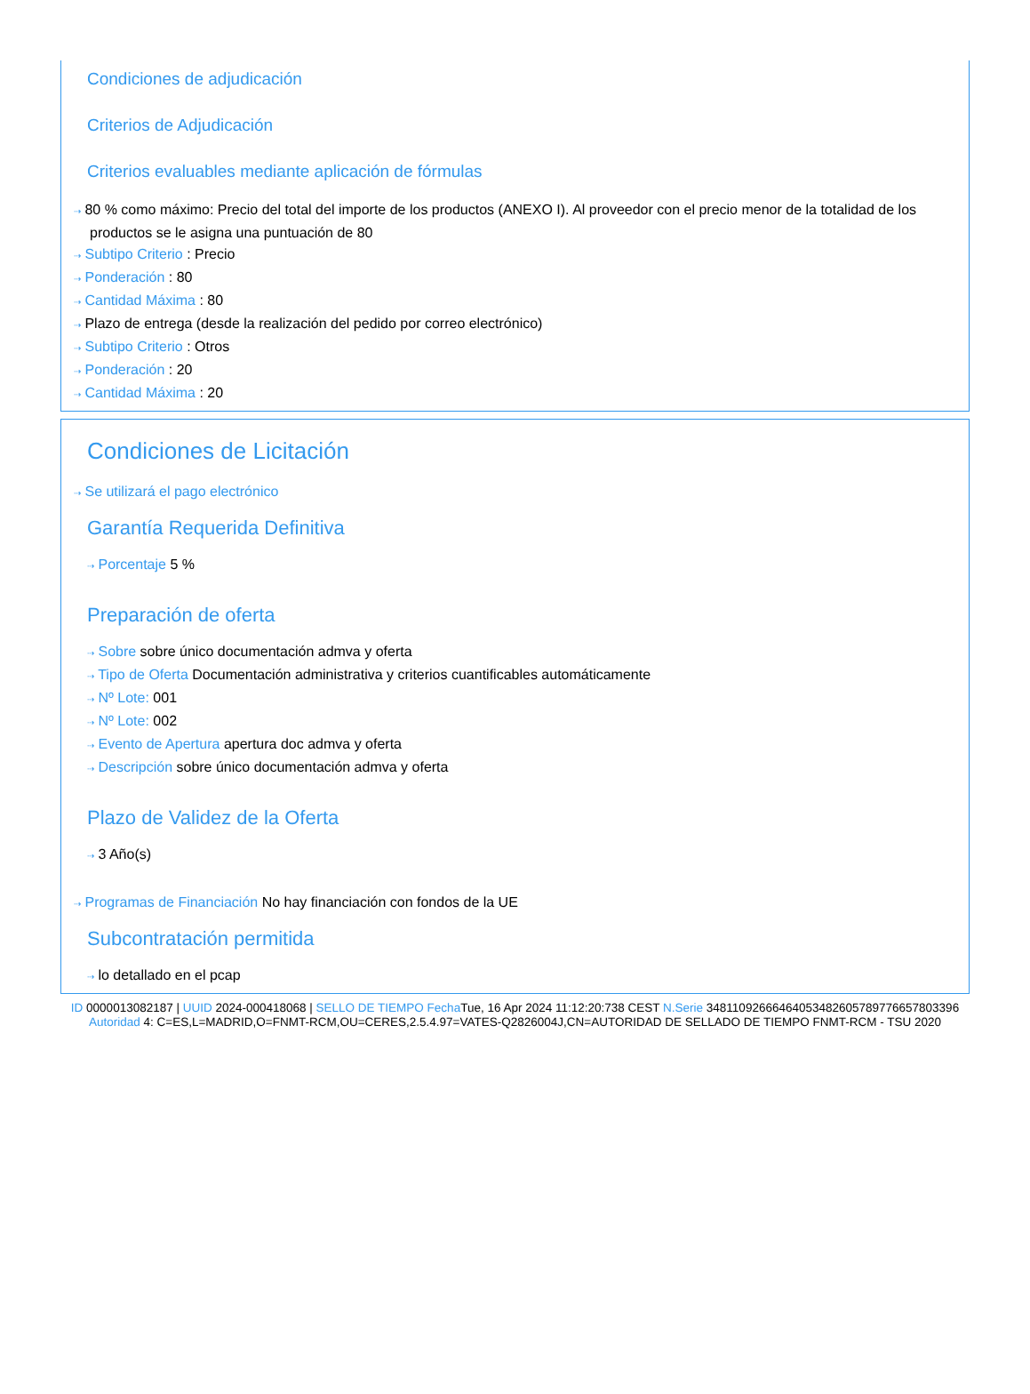Condiciones de adjudicación
Criterios de Adjudicación
Criterios evaluables mediante aplicación de fórmulas
⇢ 80 % como máximo: Precio del total del importe de los productos (ANEXO I). Al proveedor con el precio menor de la totalidad de los productos se le asigna una puntuación de 80
⇢ Subtipo Criterio : Precio
⇢ Ponderación : 80
⇢ Cantidad Máxima : 80
⇢ Plazo de entrega (desde la realización del pedido por correo electrónico)
⇢ Subtipo Criterio : Otros
⇢ Ponderación : 20
⇢ Cantidad Máxima : 20
Condiciones de Licitación
⇢ Se utilizará el pago electrónico
Garantía Requerida Definitiva
⇢ Porcentaje 5 %
Preparación de oferta
⇢ Sobre sobre único documentación admva y oferta
⇢ Tipo de Oferta Documentación administrativa y criterios cuantificables automáticamente
⇢ Nº Lote: 001
⇢ Nº Lote: 002
⇢ Evento de Apertura apertura doc admva y oferta
⇢ Descripción sobre único documentación admva y oferta
Plazo de Validez de la Oferta
⇢ 3 Año(s)
⇢ Programas de Financiación No hay financiación con fondos de la UE
Subcontratación permitida
⇢ lo detallado en el pcap
ID 0000013082187 | UUID 2024-000418068 | SELLO DE TIEMPO Fecha Tue, 16 Apr 2024 11:12:20:738 CEST N.Serie 348110926664640534826057897766578033​96 Autoridad 4: C=ES,L=MADRID,O=FNMT-RCM,OU=CERES,2.5.4.97=VATES-Q2826004J,CN=AUTORIDAD DE SELLADO DE TIEMPO FNMT-RCM - TSU 2020